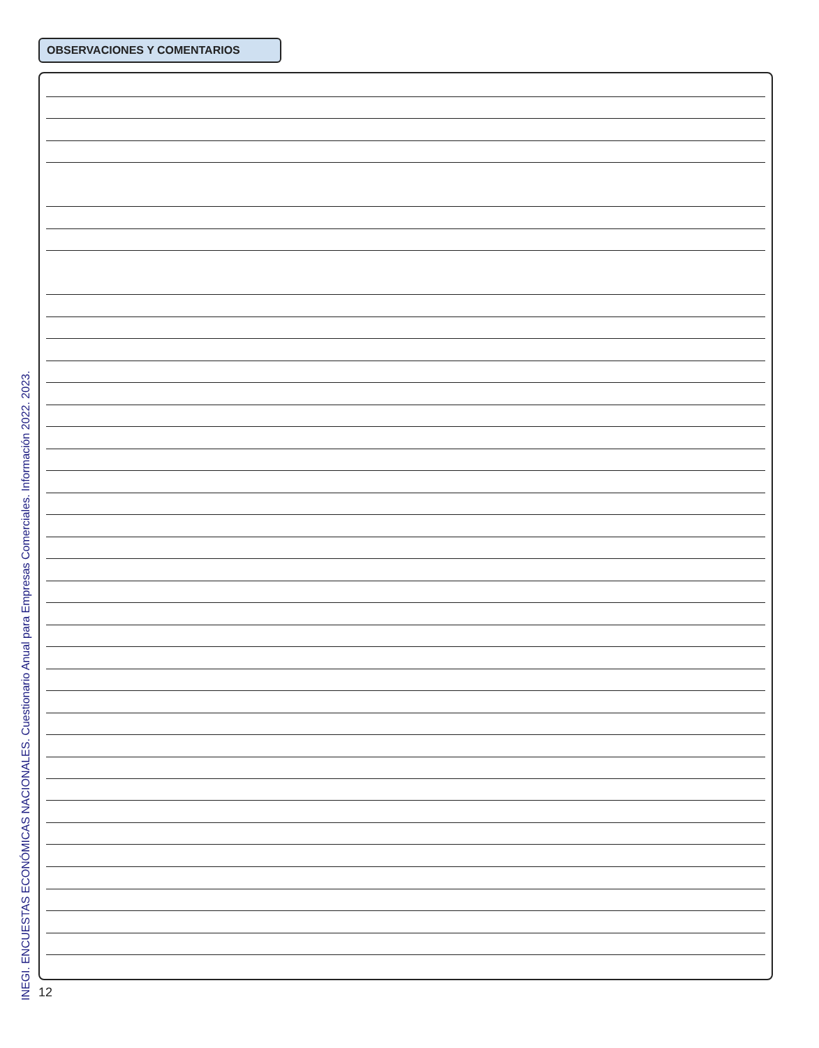OBSERVACIONES Y COMENTARIOS
INEGI. ENCUESTAS ECONÓMICAS NACIONALES. Cuestionario Anual para Empresas Comerciales. Información 2022. 2023.
12